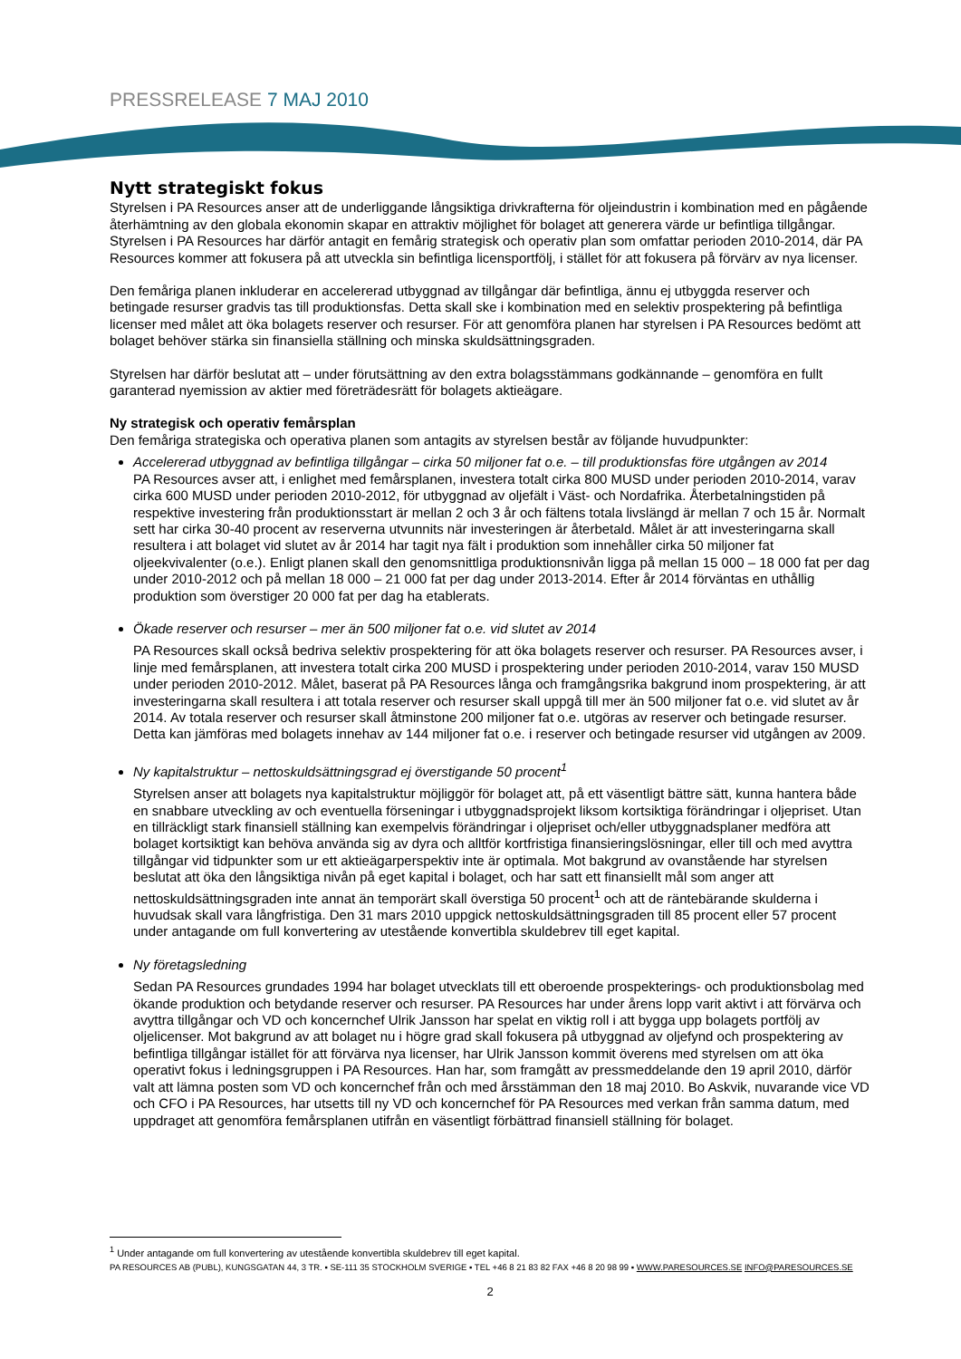PRESSRELEASE 7 MAJ 2010
Nytt strategiskt fokus
Styrelsen i PA Resources anser att de underliggande långsiktiga drivkrafterna för oljeindustrin i kombination med en pågående återhämtning av den globala ekonomin skapar en attraktiv möjlighet för bolaget att generera värde ur befintliga tillgångar. Styrelsen i PA Resources har därför antagit en femårig strategisk och operativ plan som omfattar perioden 2010-2014, där PA Resources kommer att fokusera på att utveckla sin befintliga licensportfölj, i stället för att fokusera på förvärv av nya licenser.
Den femåriga planen inkluderar en accelererad utbyggnad av tillgångar där befintliga, ännu ej utbyggda reserver och betingade resurser gradvis tas till produktionsfas. Detta skall ske i kombination med en selektiv prospektering på befintliga licenser med målet att öka bolagets reserver och resurser. För att genomföra planen har styrelsen i PA Resources bedömt att bolaget behöver stärka sin finansiella ställning och minska skuldsättningsgraden.
Styrelsen har därför beslutat att – under förutsättning av den extra bolagsstämmans godkännande – genomföra en fullt garanterad nyemission av aktier med företrädesrätt för bolagets aktieägare.
Ny strategisk och operativ femårsplan
Den femåriga strategiska och operativa planen som antagits av styrelsen består av följande huvudpunkter:
Accelererad utbyggnad av befintliga tillgångar – cirka 50 miljoner fat o.e. – till produktionsfas före utgången av 2014
PA Resources avser att, i enlighet med femårsplanen, investera totalt cirka 800 MUSD under perioden 2010-2014, varav cirka 600 MUSD under perioden 2010-2012, för utbyggnad av oljefält i Väst- och Nordafrika. Återbetalningstiden på respektive investering från produktionsstart är mellan 2 och 3 år och fältens totala livslängd är mellan 7 och 15 år. Normalt sett har cirka 30-40 procent av reserverna utvunnits när investeringen är återbetald. Målet är att investeringarna skall resultera i att bolaget vid slutet av år 2014 har tagit nya fält i produktion som innehåller cirka 50 miljoner fat oljeekvivalenter (o.e.). Enligt planen skall den genomsnittliga produktionsnivån ligga på mellan 15 000 – 18 000 fat per dag under 2010-2012 och på mellan 18 000 – 21 000 fat per dag under 2013-2014. Efter år 2014 förväntas en uthållig produktion som överstiger 20 000 fat per dag ha etablerats.
Ökade reserver och resurser – mer än 500 miljoner fat o.e. vid slutet av 2014
PA Resources skall också bedriva selektiv prospektering för att öka bolagets reserver och resurser. PA Resources avser, i linje med femårsplanen, att investera totalt cirka 200 MUSD i prospektering under perioden 2010-2014, varav 150 MUSD under perioden 2010-2012. Målet, baserat på PA Resources långa och framgångsrika bakgrund inom prospektering, är att investeringarna skall resultera i att totala reserver och resurser skall uppgå till mer än 500 miljoner fat o.e. vid slutet av år 2014. Av totala reserver och resurser skall åtminstone 200 miljoner fat o.e. utgöras av reserver och betingade resurser. Detta kan jämföras med bolagets innehav av 144 miljoner fat o.e. i reserver och betingade resurser vid utgången av 2009.
Ny kapitalstruktur – nettoskuldsättningsgrad ej överstigande 50 procent<sup>1</sup>
Styrelsen anser att bolagets nya kapitalstruktur möjliggör för bolaget att, på ett väsentligt bättre sätt, kunna hantera både en snabbare utveckling av och eventuella förseningar i utbyggnadsprojekt liksom kortsiktiga förändringar i oljepriset. Utan en tillräckligt stark finansiell ställning kan exempelvis förändringar i oljepriset och/eller utbyggnadsplaner medföra att bolaget kortsiktigt kan behöva använda sig av dyra och alltför kortfristiga finansieringslösningar, eller till och med avyttra tillgångar vid tidpunkter som ur ett aktieägarperspektiv inte är optimala. Mot bakgrund av ovanstående har styrelsen beslutat att öka den långsiktiga nivån på eget kapital i bolaget, och har satt ett finansiellt mål som anger att nettoskuldsättningsgraden inte annat än temporärt skall överstiga 50 procent<sup>1</sup> och att de räntebärande skulderna i huvudsak skall vara långfristiga. Den 31 mars 2010 uppgick nettoskuldsättningsgraden till 85 procent eller 57 procent under antagande om full konvertering av utestående konvertibla skuldebrev till eget kapital.
Ny företagsledning
Sedan PA Resources grundades 1994 har bolaget utvecklats till ett oberoende prospekterings- och produktionsbolag med ökande produktion och betydande reserver och resurser. PA Resources har under årens lopp varit aktivt i att förvärva och avyttra tillgångar och VD och koncernchef Ulrik Jansson har spelat en viktig roll i att bygga upp bolagets portfölj av oljelicenser. Mot bakgrund av att bolaget nu i högre grad skall fokusera på utbyggnad av oljefynd och prospektering av befintliga tillgångar istället för att förvärva nya licenser, har Ulrik Jansson kommit överens med styrelsen om att öka operativt fokus i ledningsgruppen i PA Resources. Han har, som framgått av pressmeddelande den 19 april 2010, därför valt att lämna posten som VD och koncernchef från och med årsstämman den 18 maj 2010. Bo Askvik, nuvarande vice VD och CFO i PA Resources, har utsetts till ny VD och koncernchef för PA Resources med verkan från samma datum, med uppdraget att genomföra femårsplanen utifrån en väsentligt förbättrad finansiell ställning för bolaget.
<sup>1</sup> Under antagande om full konvertering av utestående konvertibla skuldebrev till eget kapital.
PA RESOURCES AB (PUBL), KUNGSGATAN 44, 3 TR. ▪ SE-111 35 STOCKHOLM SVERIGE ▪ TEL +46 8 21 83 82 FAX +46 8 20 98 99 ▪ WWW.PARESOURCES.SE INFO@PARESOURCES.SE
2